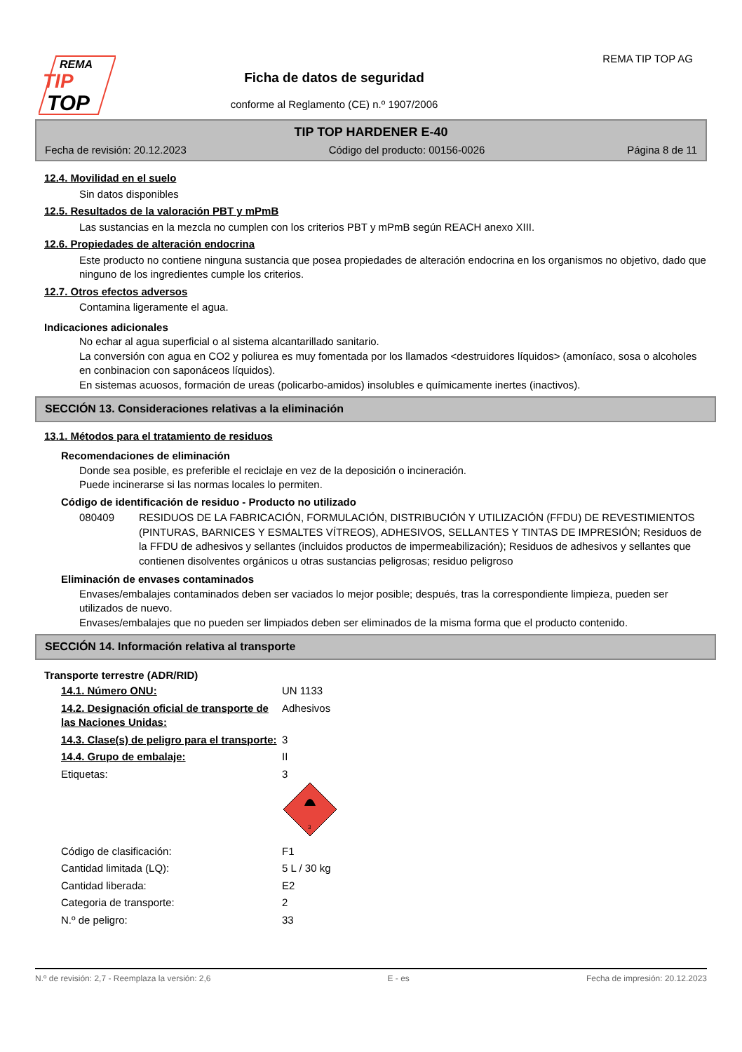REMA
TIP
TOP
Ficha de datos de seguridad
conforme al Reglamento (CE) n.º 1907/2006
REMA TIP TOP AG
TIP TOP HARDENER E-40
Fecha de revisión: 20.12.2023 Código del producto: 00156-0026 Página 8 de 11
12.4. Movilidad en el suelo
Sin datos disponibles
12.5. Resultados de la valoración PBT y mPmB
Las sustancias en la mezcla no cumplen con los criterios PBT y mPmB según REACH anexo XIII.
12.6. Propiedades de alteración endocrina
Este producto no contiene ninguna sustancia que posea propiedades de alteración endocrina en los organismos no objetivo, dado que ninguno de los ingredientes cumple los criterios.
12.7. Otros efectos adversos
Contamina ligeramente el agua.
Indicaciones adicionales
No echar al agua superficial o al sistema alcantarillado sanitario.
La conversión con agua en CO2 y poliurea es muy fomentada por los llamados <destruidores líquidos> (amoníaco, sosa o alcoholes en conbinacion con saponáceos líquidos).
En sistemas acuosos, formación de ureas (policarbo-amidos) insolubles e químicamente inertes (inactivos).
SECCIÓN 13. Consideraciones relativas a la eliminación
13.1. Métodos para el tratamiento de residuos
Recomendaciones de eliminación
Donde sea posible, es preferible el reciclaje en vez de la deposición o incineración.
Puede incinerarse si las normas locales lo permiten.
Código de identificación de residuo - Producto no utilizado
| 080409 | RESIDUOS DE LA FABRICACIÓN, FORMULACIÓN, DISTRIBUCIÓN Y UTILIZACIÓN (FFDU) DE REVESTIMIENTOS (PINTURAS, BARNICES Y ESMALTES VÍTREOS), ADHESIVOS, SELLANTES Y TINTAS DE IMPRESIÓN; Residuos de la FFDU de adhesivos y sellantes (incluidos productos de impermeabilización); Residuos de adhesivos y sellantes que contienen disolventes orgánicos u otras sustancias peligrosas; residuo peligroso |
Eliminación de envases contaminados
Envases/embalajes contaminados deben ser vaciados lo mejor posible; después, tras la correspondiente limpieza, pueden ser utilizados de nuevo.
Envases/embalajes que no pueden ser limpiados deben ser eliminados de la misma forma que el producto contenido.
SECCIÓN 14. Información relativa al transporte
Transporte terrestre (ADR/RID)
| 14.1. Número ONU: | UN 1133 |
| 14.2. Designación oficial de transporte de las Naciones Unidas: | Adhesivos |
| 14.3. Clase(s) de peligro para el transporte: | 3 |
| 14.4. Grupo de embalaje: | II |
| Etiquetas: | 3 3 |
| Código de clasificación: | F1 |
| Cantidad limitada (LQ): | 5 L / 30 kg |
| Cantidad liberada: | E2 |
| Categoria de transporte: | 2 |
| N.º de peligro: | 33 |
N.º de revisión: 2,7 - Reemplaza la versión: 2,6 E - es Fecha de impresión: 20.12.2023